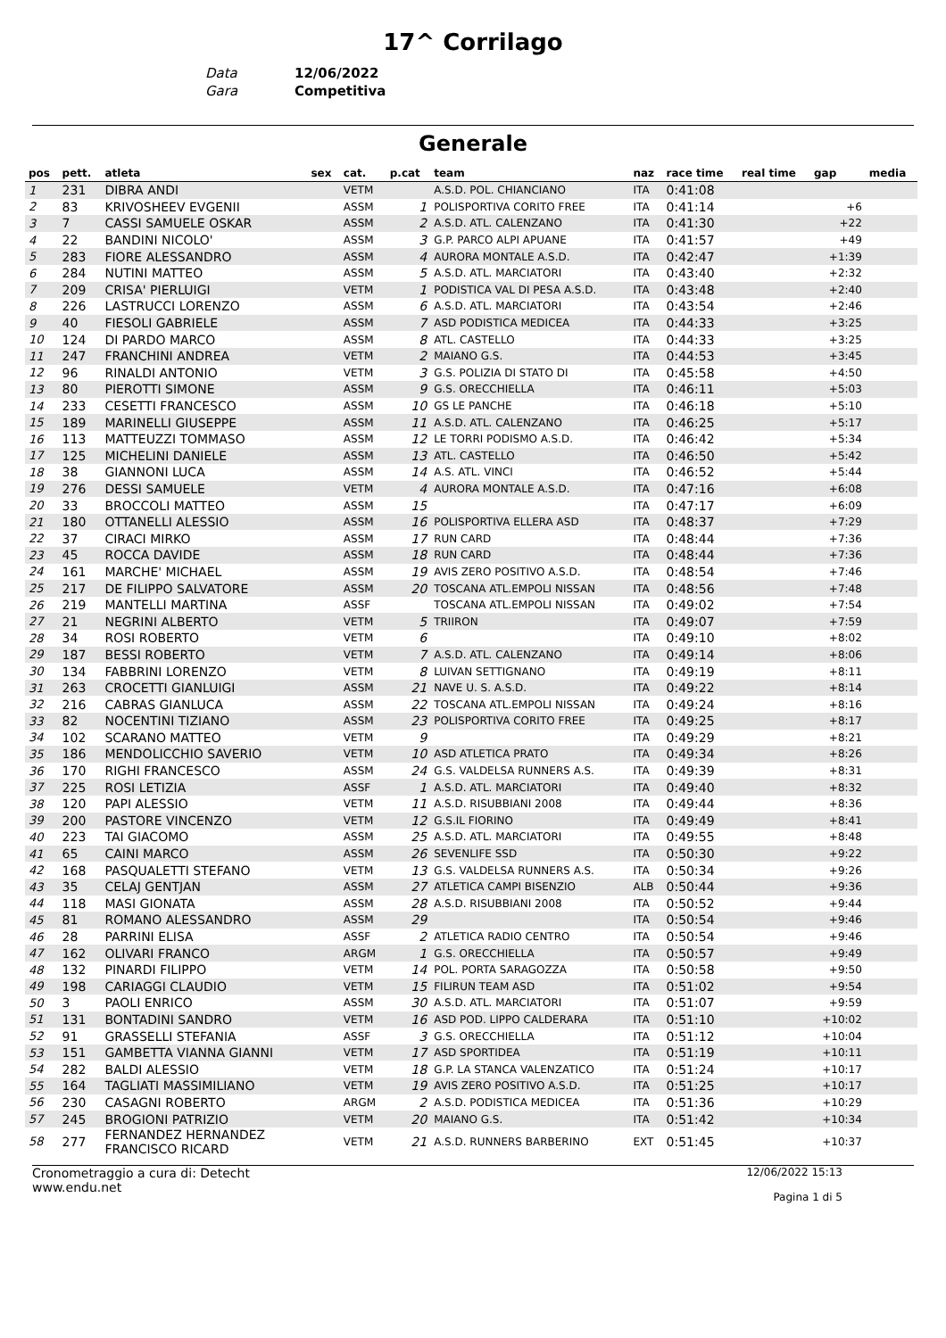17^ Corrilago
Data 12/06/2022
Gara Competitiva
Generale
| pos | pett. | atleta | sex | cat. | p.cat | team | naz | race time | real time | gap | media |
| --- | --- | --- | --- | --- | --- | --- | --- | --- | --- | --- | --- |
| 1 | 231 | DIBRA ANDI | | VETM | | A.S.D. POL. CHIANCIANO | ITA | 0:41:08 | | | |
| 2 | 83 | KRIVOSHEEV EVGENII | | ASSM | 1 | POLISPORTIVA CORITO FREE | ITA | 0:41:14 | | +6 | |
| 3 | 7 | CASSI SAMUELE OSKAR | | ASSM | 2 | A.S.D. ATL. CALENZANO | ITA | 0:41:30 | | +22 | |
| 4 | 22 | BANDINI NICOLO' | | ASSM | 3 | G.P. PARCO ALPI APUANE | ITA | 0:41:57 | | +49 | |
| 5 | 283 | FIORE ALESSANDRO | | ASSM | 4 | AURORA MONTALE A.S.D. | ITA | 0:42:47 | | +1:39 | |
| 6 | 284 | NUTINI MATTEO | | ASSM | 5 | A.S.D. ATL. MARCIATORI | ITA | 0:43:40 | | +2:32 | |
| 7 | 209 | CRISA' PIERLUIGI | | VETM | 1 | PODISTICA VAL DI PESA A.S.D. | ITA | 0:43:48 | | +2:40 | |
| 8 | 226 | LASTRUCCI LORENZO | | ASSM | 6 | A.S.D. ATL. MARCIATORI | ITA | 0:43:54 | | +2:46 | |
| 9 | 40 | FIESOLI GABRIELE | | ASSM | 7 | ASD PODISTICA MEDICEA | ITA | 0:44:33 | | +3:25 | |
| 10 | 124 | DI PARDO MARCO | | ASSM | 8 | ATL. CASTELLO | ITA | 0:44:33 | | +3:25 | |
| 11 | 247 | FRANCHINI ANDREA | | VETM | 2 | MAIANO G.S. | ITA | 0:44:53 | | +3:45 | |
| 12 | 96 | RINALDI ANTONIO | | VETM | 3 | G.S. POLIZIA DI STATO DI | ITA | 0:45:58 | | +4:50 | |
| 13 | 80 | PIEROTTI SIMONE | | ASSM | 9 | G.S. ORECCHIELLA | ITA | 0:46:11 | | +5:03 | |
| 14 | 233 | CESETTI FRANCESCO | | ASSM | 10 | GS LE PANCHE | ITA | 0:46:18 | | +5:10 | |
| 15 | 189 | MARINELLI GIUSEPPE | | ASSM | 11 | A.S.D. ATL. CALENZANO | ITA | 0:46:25 | | +5:17 | |
| 16 | 113 | MATTEUZZI TOMMASO | | ASSM | 12 | LE TORRI PODISMO A.S.D. | ITA | 0:46:42 | | +5:34 | |
| 17 | 125 | MICHELINI DANIELE | | ASSM | 13 | ATL. CASTELLO | ITA | 0:46:50 | | +5:42 | |
| 18 | 38 | GIANNONI LUCA | | ASSM | 14 | A.S. ATL. VINCI | ITA | 0:46:52 | | +5:44 | |
| 19 | 276 | DESSI SAMUELE | | VETM | 4 | AURORA MONTALE A.S.D. | ITA | 0:47:16 | | +6:08 | |
| 20 | 33 | BROCCOLI MATTEO | | ASSM | 15 | | ITA | 0:47:17 | | +6:09 | |
| 21 | 180 | OTTANELLI ALESSIO | | ASSM | 16 | POLISPORTIVA ELLERA ASD | ITA | 0:48:37 | | +7:29 | |
| 22 | 37 | CIRACI MIRKO | | ASSM | 17 | RUN CARD | ITA | 0:48:44 | | +7:36 | |
| 23 | 45 | ROCCA DAVIDE | | ASSM | 18 | RUN CARD | ITA | 0:48:44 | | +7:36 | |
| 24 | 161 | MARCHE' MICHAEL | | ASSM | 19 | AVIS ZERO POSITIVO A.S.D. | ITA | 0:48:54 | | +7:46 | |
| 25 | 217 | DE FILIPPO SALVATORE | | ASSM | 20 | TOSCANA ATL.EMPOLI NISSAN | ITA | 0:48:56 | | +7:48 | |
| 26 | 219 | MANTELLI MARTINA | | ASSF | | TOSCANA ATL.EMPOLI NISSAN | ITA | 0:49:02 | | +7:54 | |
| 27 | 21 | NEGRINI ALBERTO | | VETM | 5 | TRIIRON | ITA | 0:49:07 | | +7:59 | |
| 28 | 34 | ROSI ROBERTO | | VETM | 6 | | ITA | 0:49:10 | | +8:02 | |
| 29 | 187 | BESSI ROBERTO | | VETM | 7 | A.S.D. ATL. CALENZANO | ITA | 0:49:14 | | +8:06 | |
| 30 | 134 | FABBRINI LORENZO | | VETM | 8 | LUIVAN SETTIGNANO | ITA | 0:49:19 | | +8:11 | |
| 31 | 263 | CROCETTI GIANLUIGI | | ASSM | 21 | NAVE U. S. A.S.D. | ITA | 0:49:22 | | +8:14 | |
| 32 | 216 | CABRAS GIANLUCA | | ASSM | 22 | TOSCANA ATL.EMPOLI NISSAN | ITA | 0:49:24 | | +8:16 | |
| 33 | 82 | NOCENTINI TIZIANO | | ASSM | 23 | POLISPORTIVA CORITO FREE | ITA | 0:49:25 | | +8:17 | |
| 34 | 102 | SCARANO MATTEO | | VETM | 9 | | ITA | 0:49:29 | | +8:21 | |
| 35 | 186 | MENDOLICCHIO SAVERIO | | VETM | 10 | ASD ATLETICA PRATO | ITA | 0:49:34 | | +8:26 | |
| 36 | 170 | RIGHI FRANCESCO | | ASSM | 24 | G.S. VALDELSA RUNNERS A.S. | ITA | 0:49:39 | | +8:31 | |
| 37 | 225 | ROSI LETIZIA | | ASSF | 1 | A.S.D. ATL. MARCIATORI | ITA | 0:49:40 | | +8:32 | |
| 38 | 120 | PAPI ALESSIO | | VETM | 11 | A.S.D. RISUBBIANI 2008 | ITA | 0:49:44 | | +8:36 | |
| 39 | 200 | PASTORE VINCENZO | | VETM | 12 | G.S.IL FIORINO | ITA | 0:49:49 | | +8:41 | |
| 40 | 223 | TAI GIACOMO | | ASSM | 25 | A.S.D. ATL. MARCIATORI | ITA | 0:49:55 | | +8:48 | |
| 41 | 65 | CAINI MARCO | | ASSM | 26 | SEVENLIFE SSD | ITA | 0:50:30 | | +9:22 | |
| 42 | 168 | PASQUALETTI STEFANO | | VETM | 13 | G.S. VALDELSA RUNNERS A.S. | ITA | 0:50:34 | | +9:26 | |
| 43 | 35 | CELAJ GENTJAN | | ASSM | 27 | ATLETICA CAMPI BISENZIO | ALB | 0:50:44 | | +9:36 | |
| 44 | 118 | MASI GIONATA | | ASSM | 28 | A.S.D. RISUBBIANI 2008 | ITA | 0:50:52 | | +9:44 | |
| 45 | 81 | ROMANO ALESSANDRO | | ASSM | 29 | | ITA | 0:50:54 | | +9:46 | |
| 46 | 28 | PARRINI ELISA | | ASSF | 2 | ATLETICA RADIO CENTRO | ITA | 0:50:54 | | +9:46 | |
| 47 | 162 | OLIVARI FRANCO | | ARGM | 1 | G.S. ORECCHIELLA | ITA | 0:50:57 | | +9:49 | |
| 48 | 132 | PINARDI FILIPPO | | VETM | 14 | POL. PORTA SARAGOZZA | ITA | 0:50:58 | | +9:50 | |
| 49 | 198 | CARIAGGI CLAUDIO | | VETM | 15 | FILIRUN TEAM ASD | ITA | 0:51:02 | | +9:54 | |
| 50 | 3 | PAOLI ENRICO | | ASSM | 30 | A.S.D. ATL. MARCIATORI | ITA | 0:51:07 | | +9:59 | |
| 51 | 131 | BONTADINI SANDRO | | VETM | 16 | ASD POD. LIPPO CALDERARA | ITA | 0:51:10 | | +10:02 | |
| 52 | 91 | GRASSELLI STEFANIA | | ASSF | 3 | G.S. ORECCHIELLA | ITA | 0:51:12 | | +10:04 | |
| 53 | 151 | GAMBETTA VIANNA GIANNI | | VETM | 17 | ASD SPORTIDEA | ITA | 0:51:19 | | +10:11 | |
| 54 | 282 | BALDI ALESSIO | | VETM | 18 | G.P. LA STANCA VALENZATICO | ITA | 0:51:24 | | +10:17 | |
| 55 | 164 | TAGLIATI MASSIMILIANO | | VETM | 19 | AVIS ZERO POSITIVO A.S.D. | ITA | 0:51:25 | | +10:17 | |
| 56 | 230 | CASAGNI ROBERTO | | ARGM | 2 | A.S.D. PODISTICA MEDICEA | ITA | 0:51:36 | | +10:29 | |
| 57 | 245 | BROGIONI PATRIZIO | | VETM | 20 | MAIANO G.S. | ITA | 0:51:42 | | +10:34 | |
| 58 | 277 | FERNANDEZ HERNANDEZ FRANCISCO RICARD | | VETM | 21 | A.S.D. RUNNERS BARBERINO | EXT | 0:51:45 | | +10:37 | |
Cronometraggio a cura di: Detecht
www.endu.net
12/06/2022 15:13
Pagina 1 di 5